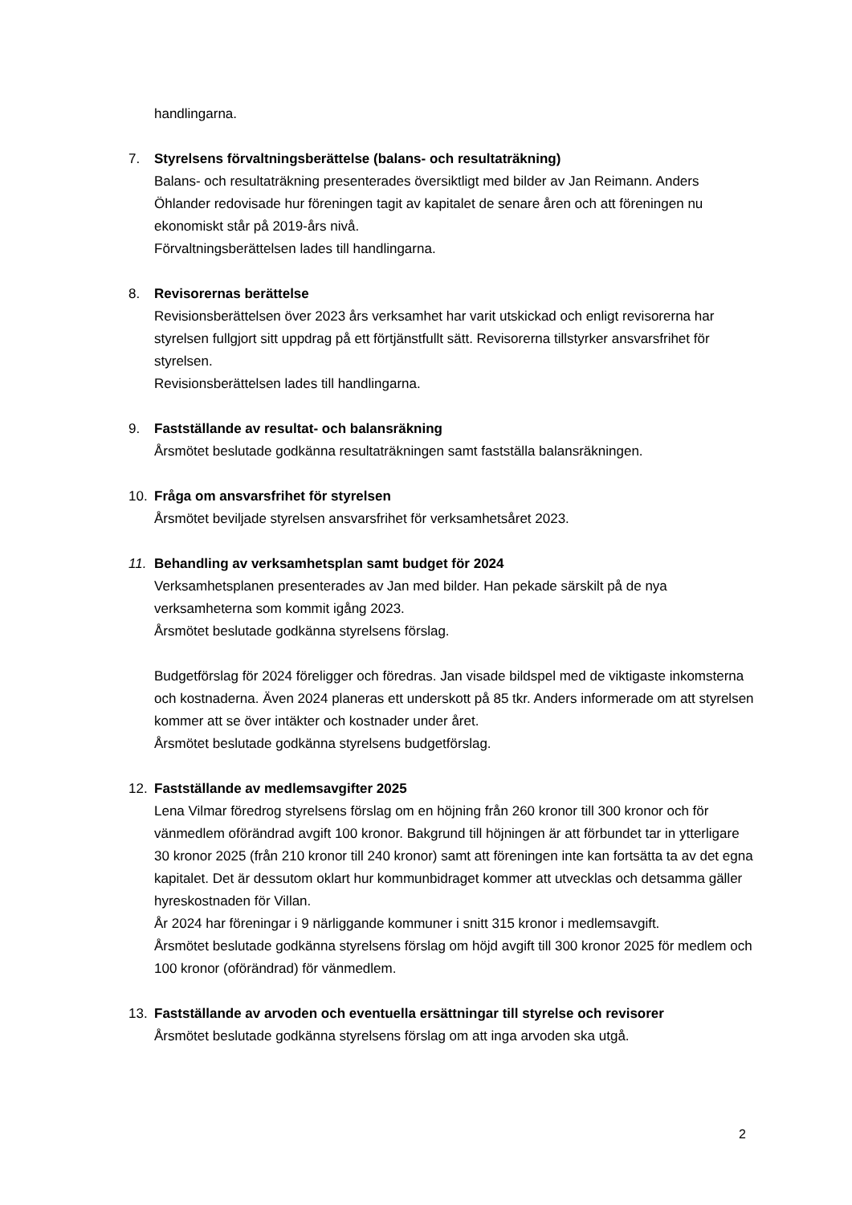handlingarna.
7. Styrelsens förvaltningsberättelse (balans- och resultaträkning)
Balans- och resultaträkning presenterades översiktligt med bilder av Jan Reimann. Anders Öhlander redovisade hur föreningen tagit av kapitalet de senare åren och att föreningen nu ekonomiskt står på 2019-års nivå.
Förvaltningsberättelsen lades till handlingarna.
8. Revisorernas berättelse
Revisionsberättelsen över 2023 års verksamhet har varit utskickad och enligt revisorerna har styrelsen fullgjort sitt uppdrag på ett förtjänstfullt sätt. Revisorerna tillstyrker ansvarsfrihet för styrelsen.
Revisionsberättelsen lades till handlingarna.
9. Fastställande av resultat- och balansräkning
Årsmötet beslutade godkänna resultaträkningen samt fastställa balansräkningen.
10. Fråga om ansvarsfrihet för styrelsen
Årsmötet beviljade styrelsen ansvarsfrihet för verksamhetsåret 2023.
11. Behandling av verksamhetsplan samt budget för 2024
Verksamhetsplanen presenterades av Jan med bilder. Han pekade särskilt på de nya verksamheterna som kommit igång 2023.
Årsmötet beslutade godkänna styrelsens förslag.
Budgetförslag för 2024 föreligger och föredras. Jan visade bildspel med de viktigaste inkomsterna och kostnaderna. Även 2024 planeras ett underskott på 85 tkr. Anders informerade om att styrelsen kommer att se över intäkter och kostnader under året.
Årsmötet beslutade godkänna styrelsens budgetförslag.
12. Fastställande av medlemsavgifter 2025
Lena Vilmar föredrog styrelsens förslag om en höjning från 260 kronor till 300 kronor och för vänmedlem oförändrad avgift 100 kronor. Bakgrund till höjningen är att förbundet tar in ytterligare 30 kronor 2025 (från 210 kronor till 240 kronor) samt att föreningen inte kan fortsätta ta av det egna kapitalet. Det är dessutom oklart hur kommunbidraget kommer att utvecklas och detsamma gäller hyreskostnaden för Villan.
År 2024 har föreningar i 9 närliggande kommuner i snitt 315 kronor i medlemsavgift.
Årsmötet beslutade godkänna styrelsens förslag om höjd avgift till 300 kronor 2025 för medlem och 100 kronor (oförändrad) för vänmedlem.
13. Fastställande av arvoden och eventuella ersättningar till styrelse och revisorer
Årsmötet beslutade godkänna styrelsens förslag om att inga arvoden ska utgå.
2